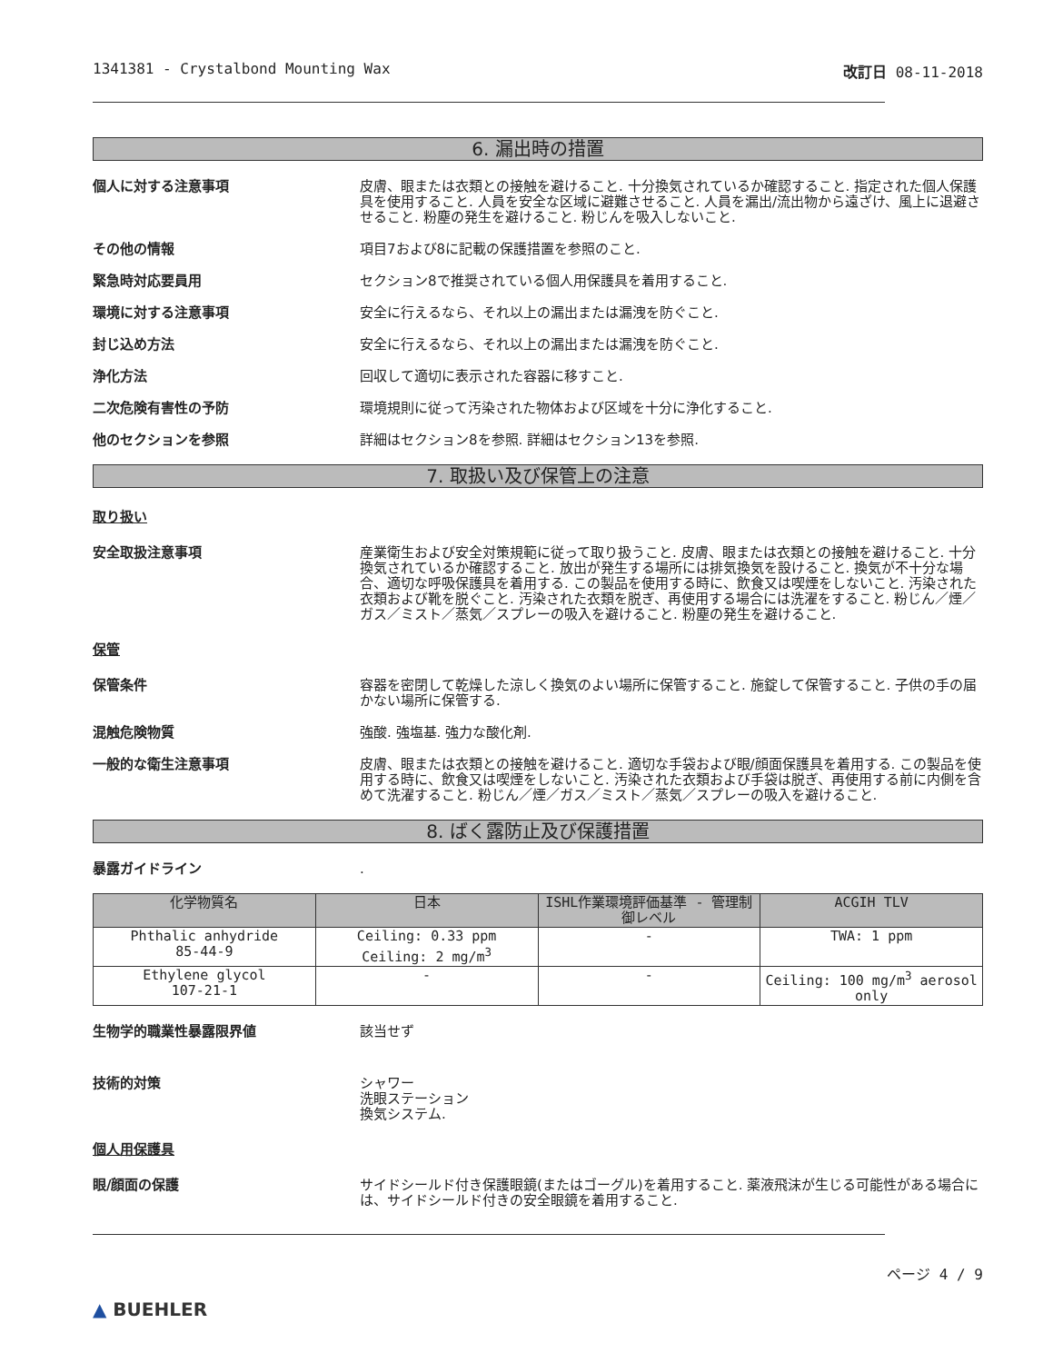1341381 - Crystalbond Mounting Wax 改訂日 08-11-2018
6. 漏出時の措置
個人に対する注意事項 皮膚、眼または衣類との接触を避けること. 十分換気されているか確認すること. 指定された個人保護具を使用すること. 人員を安全な区域に避難させること. 人員を漏出/流出物から遠ざけ、風上に退避させること. 粉塵の発生を避けること. 粉じんを吸入しないこと.
その他の情報 項目7および8に記載の保護措置を参照のこと.
緊急時対応要員用 セクション8で推奨されている個人用保護具を着用すること.
環境に対する注意事項 安全に行えるなら、それ以上の漏出または漏洩を防ぐこと.
封じ込め方法 安全に行えるなら、それ以上の漏出または漏洩を防ぐこと.
浄化方法 回収して適切に表示された容器に移すこと.
二次危険有害性の予防 環境規則に従って汚染された物体および区域を十分に浄化すること.
他のセクションを参照 詳細はセクション8を参照. 詳細はセクション13を参照.
7. 取扱い及び保管上の注意
取り扱い
安全取扱注意事項 産業衛生および安全対策規範に従って取り扱うこと. 皮膚、眼または衣類との接触を避けること. 十分換気されているか確認すること. 放出が発生する場所には排気換気を設けること. 換気が不十分な場合、適切な呼吸保護具を着用する. この製品を使用する時に、飲食又は喫煙をしないこと. 汚染された衣類および靴を脱ぐこと. 汚染された衣類を脱ぎ、再使用する場合には洗濯をすること. 粉じん／煙／ガス／ミスト／蒸気／スプレーの吸入を避けること. 粉塵の発生を避けること.
保管
保管条件 容器を密閉して乾燥した涼しく換気のよい場所に保管すること. 施錠して保管すること. 子供の手の届かない場所に保管する.
混触危険物質 強酸. 強塩基. 強力な酸化剤.
一般的な衛生注意事項 皮膚、眼または衣類との接触を避けること. 適切な手袋および眼/顔面保護具を着用する. この製品を使用する時に、飲食又は喫煙をしないこと. 汚染された衣類および手袋は脱ぎ、再使用する前に内側を含めて洗濯すること. 粉じん／煙／ガス／ミスト／蒸気／スプレーの吸入を避けること.
8. ばく露防止及び保護措置
暴露ガイドライン .
| 化学物質名 | 日本 | ISHL作業環境評価基準 - 管理制御レベル | ACGIH TLV |
| --- | --- | --- | --- |
| Phthalic anhydride 85-44-9 | Ceiling: 0.33 ppm Ceiling: 2 mg/m<sup>3</sup> | - | TWA: 1 ppm |
| Ethylene glycol 107-21-1 | - | - | Ceiling: 100 mg/m<sup>3</sup> aerosol only |
生物学的職業性暴露限界値 該当せず
技術的対策 シャワー
洗眼ステーション
換気システム.
個人用保護具
眼/顔面の保護 サイドシールド付き保護眼鏡(またはゴーグル)を着用すること. 薬液飛沫が生じる可能性がある場合には、サイドシールド付きの安全眼鏡を着用すること.
▲ BUEHLER
ページ 4 / 9